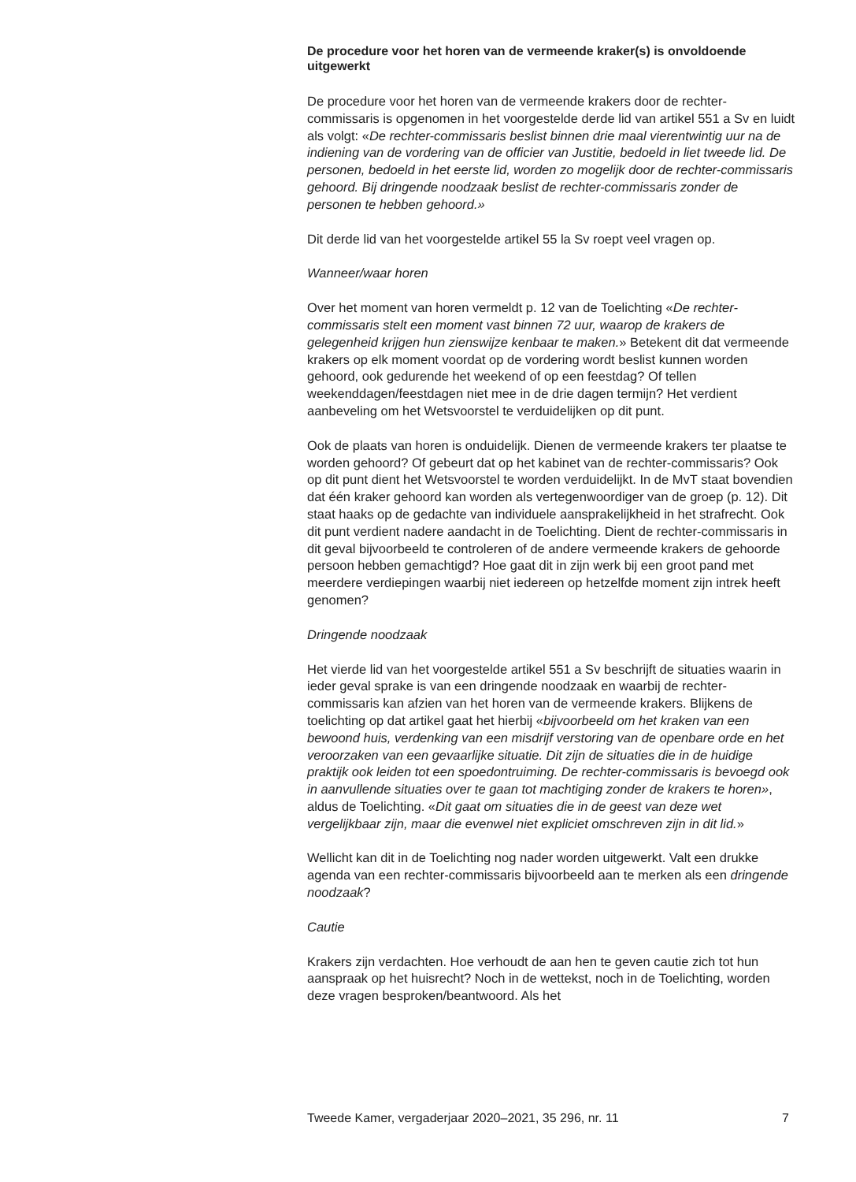De procedure voor het horen van de vermeende kraker(s) is onvoldoende uitgewerkt
De procedure voor het horen van de vermeende krakers door de rechter-commissaris is opgenomen in het voorgestelde derde lid van artikel 551 a Sv en luidt als volgt: «De rechter-commissaris beslist binnen drie maal vierentwintig uur na de indiening van de vordering van de officier van Justitie, bedoeld in liet tweede lid. De personen, bedoeld in het eerste lid, worden zo mogelijk door de rechter-commissaris gehoord. Bij dringende noodzaak beslist de rechter-commissaris zonder de personen te hebben gehoord.»
Dit derde lid van het voorgestelde artikel 55 la Sv roept veel vragen op.
Wanneer/waar horen
Over het moment van horen vermeldt p. 12 van de Toelichting «De rechter-commissaris stelt een moment vast binnen 72 uur, waarop de krakers de gelegenheid krijgen hun zienswijze kenbaar te maken.» Betekent dit dat vermeende krakers op elk moment voordat op de vordering wordt beslist kunnen worden gehoord, ook gedurende het weekend of op een feestdag? Of tellen weekenddagen/feestdagen niet mee in de drie dagen termijn? Het verdient aanbeveling om het Wetsvoorstel te verduidelijken op dit punt.
Ook de plaats van horen is onduidelijk. Dienen de vermeende krakers ter plaatse te worden gehoord? Of gebeurt dat op het kabinet van de rechter-commissaris? Ook op dit punt dient het Wetsvoorstel te worden verduidelijkt. In de MvT staat bovendien dat één kraker gehoord kan worden als vertegenwoordiger van de groep (p. 12). Dit staat haaks op de gedachte van individuele aansprakelijkheid in het strafrecht. Ook dit punt verdient nadere aandacht in de Toelichting. Dient de rechter-commissaris in dit geval bijvoorbeeld te controleren of de andere vermeende krakers de gehoorde persoon hebben gemachtigd? Hoe gaat dit in zijn werk bij een groot pand met meerdere verdiepingen waarbij niet iedereen op hetzelfde moment zijn intrek heeft genomen?
Dringende noodzaak
Het vierde lid van het voorgestelde artikel 551 a Sv beschrijft de situaties waarin in ieder geval sprake is van een dringende noodzaak en waarbij de rechter-commissaris kan afzien van het horen van de vermeende krakers. Blijkens de toelichting op dat artikel gaat het hierbij «bijvoorbeeld om het kraken van een bewoond huis, verdenking van een misdrijf verstoring van de openbare orde en het veroorzaken van een gevaarlijke situatie. Dit zijn de situaties die in de huidige praktijk ook leiden tot een spoedontruiming. De rechter-commissaris is bevoegd ook in aanvullende situaties over te gaan tot machtiging zonder de krakers te horen», aldus de Toelichting. «Dit gaat om situaties die in de geest van deze wet vergelijkbaar zijn, maar die evenwel niet expliciet omschreven zijn in dit lid.»
Wellicht kan dit in de Toelichting nog nader worden uitgewerkt. Valt een drukke agenda van een rechter-commissaris bijvoorbeeld aan te merken als een dringende noodzaak?
Cautie
Krakers zijn verdachten. Hoe verhoudt de aan hen te geven cautie zich tot hun aanspraak op het huisrecht? Noch in de wettekst, noch in de Toelichting, worden deze vragen besproken/beantwoord. Als het
Tweede Kamer, vergaderjaar 2020–2021, 35 296, nr. 11 7